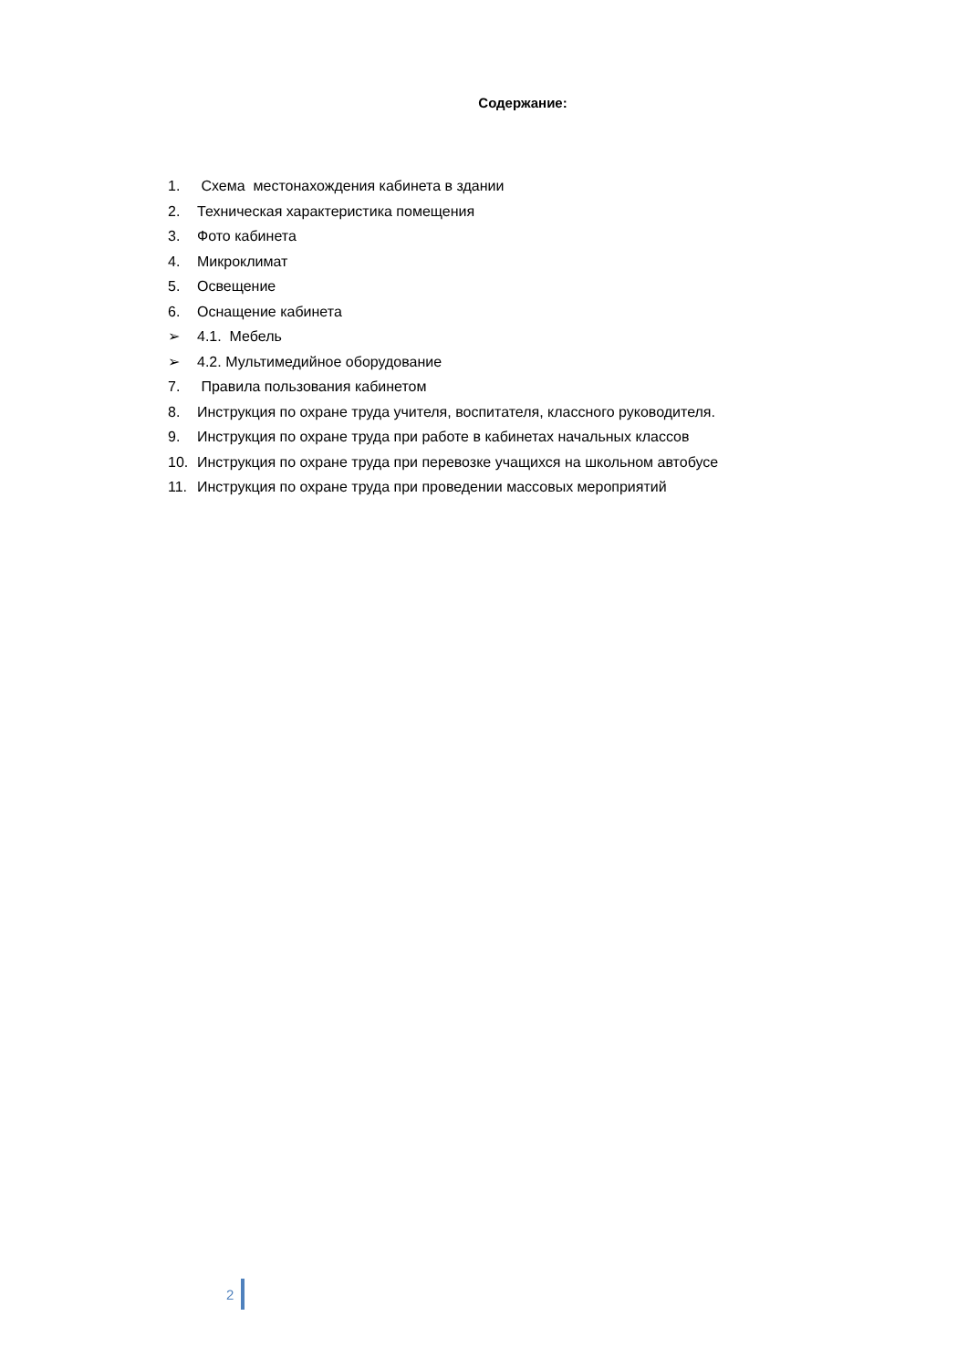Содержание:
1. Схема местонахождения кабинета в здании
2. Техническая характеристика помещения
3. Фото кабинета
4. Микроклимат
5. Освещение
6. Оснащение кабинета
➢ 4.1. Мебель
➢ 4.2. Мультимедийное оборудование
7. Правила пользования кабинетом
8. Инструкция по охране труда учителя, воспитателя, классного руководителя.
9. Инструкция по охране труда при работе в кабинетах начальных классов
10. Инструкция по охране труда при перевозке учащихся на школьном автобусе
11. Инструкция по охране труда при проведении массовых мероприятий
2